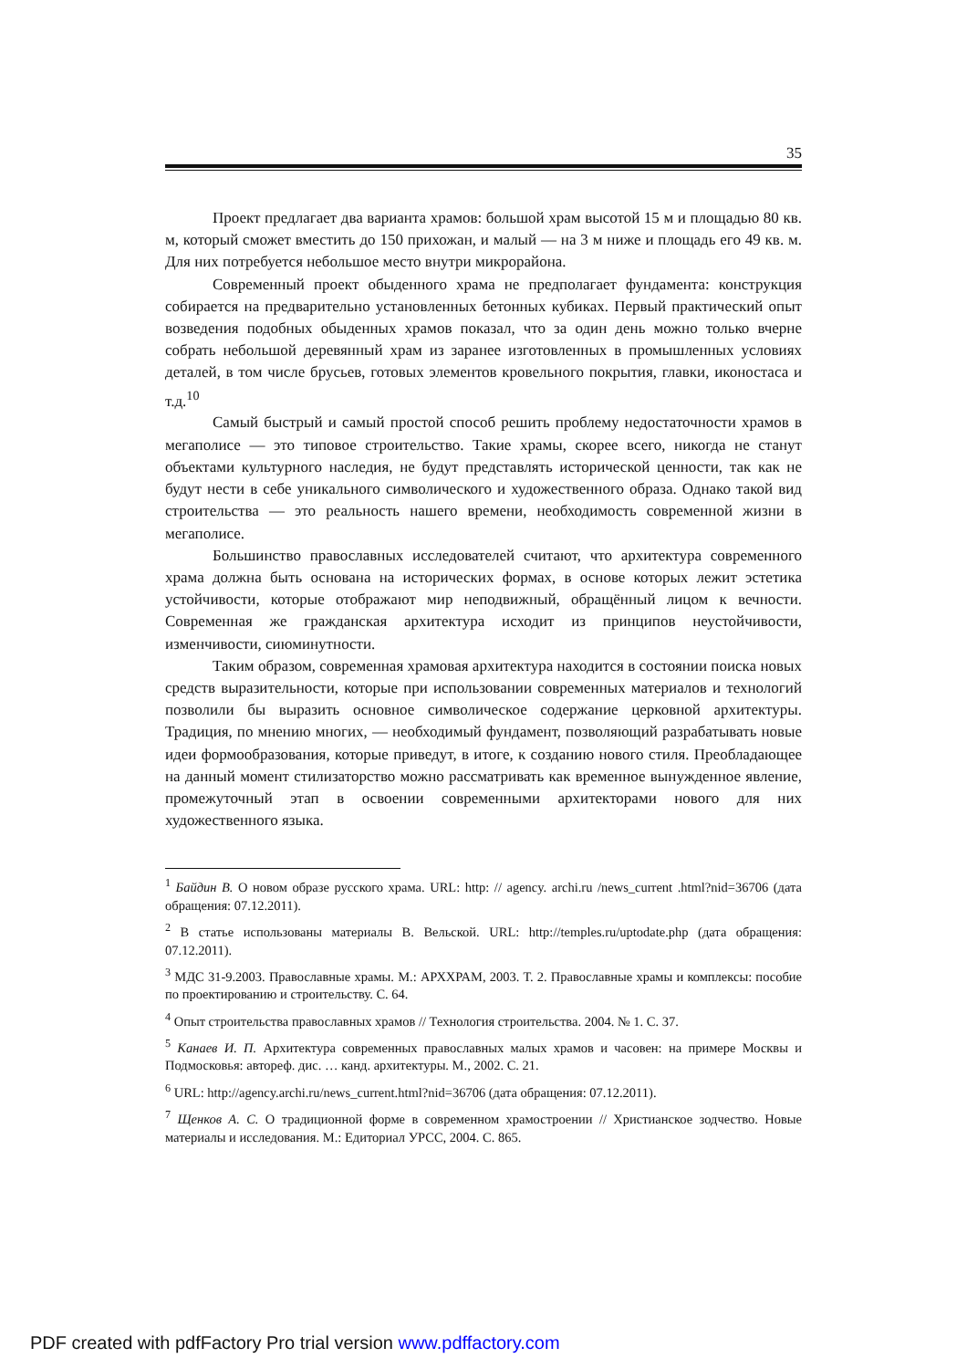35
Проект предлагает два варианта храмов: большой храм высотой 15 м и площадью 80 кв. м, который сможет вместить до 150 прихожан, и малый — на 3 м ниже и площадь его 49 кв. м. Для них потребуется небольшое место внутри микрорайона.
Современный проект обыденного храма не предполагает фундамента: конструкция собирается на предварительно установленных бетонных кубиках. Первый практический опыт возведения подобных обыденных храмов показал, что за один день можно только вчерне собрать небольшой деревянный храм из заранее изготовленных в промышленных условиях деталей, в том числе брусьев, готовых элементов кровельного покрытия, главки, иконостаса и т.д.<sup>10</sup>
Самый быстрый и самый простой способ решить проблему недостаточности храмов в мегаполисе — это типовое строительство. Такие храмы, скорее всего, никогда не станут объектами культурного наследия, не будут представлять исторической ценности, так как не будут нести в себе уникального символического и художественного образа. Однако такой вид строительства — это реальность нашего времени, необходимость современной жизни в мегаполисе.
Большинство православных исследователей считают, что архитектура современного храма должна быть основана на исторических формах, в основе которых лежит эстетика устойчивости, которые отображают мир неподвижный, обращённый лицом к вечности. Современная же гражданская архитектура исходит из принципов неустойчивости, изменчивости, сиюминутности.
Таким образом, современная храмовая архитектура находится в состоянии поиска новых средств выразительности, которые при использовании современных материалов и технологий позволили бы выразить основное символическое содержание церковной архитектуры. Традиция, по мнению многих, — необходимый фундамент, позволяющий разрабатывать новые идеи формообразования, которые приведут, в итоге, к созданию нового стиля. Преобладающее на данный момент стилизаторство можно рассматривать как временное вынужденное явление, промежуточный этап в освоении современными архитекторами нового для них художественного языка.
<sup>1</sup> Байдин В. О новом образе русского храма. URL: http: // agency. archi.ru /news_current .html?nid=36706 (дата обращения: 07.12.2011).
<sup>2</sup> В статье использованы материалы В. Вельской. URL: http://temples.ru/uptodate.php (дата обращения: 07.12.2011).
<sup>3</sup> МДС 31-9.2003. Православные храмы. М.: АРХХРАМ, 2003. Т. 2. Православные храмы и комплексы: пособие по проектированию и строительству. С. 64.
<sup>4</sup> Опыт строительства православных храмов // Технология строительства. 2004. № 1. С. 37.
<sup>5</sup> Канаев И. П. Архитектура современных православных малых храмов и часовен: на примере Москвы и Подмосковья: автореф. дис. … канд. архитектуры. М., 2002. С. 21.
<sup>6</sup> URL: http://agency.archi.ru/news_current.html?nid=36706 (дата обращения: 07.12.2011).
<sup>7</sup> Щенков А. С. О традиционной форме в современном храмостроении // Христианское зодчество. Новые материалы и исследования. М.: Едиториал УРСС, 2004. С. 865.
PDF created with pdfFactory Pro trial version www.pdffactory.com